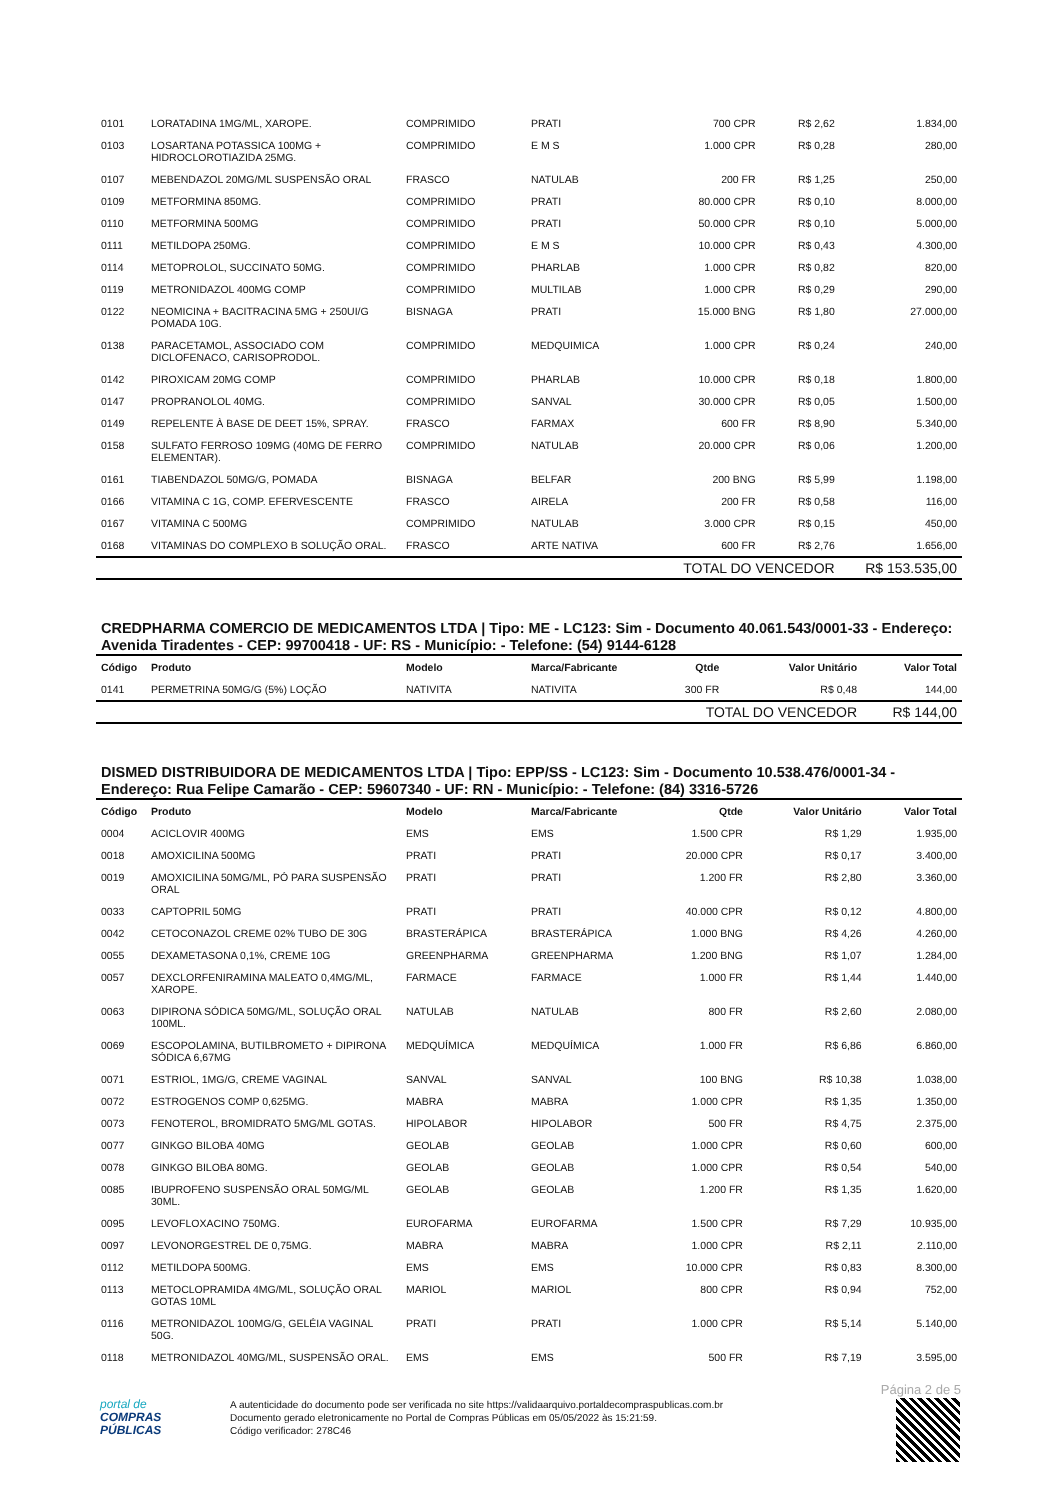| 0101 | LORATADINA 1MG/ML, XAROPE. | COMPRIMIDO | PRATI | 700 CPR | R$ 2,62 | 1.834,00 |
| 0103 | LOSARTANA POTASSICA 100MG + HIDROCLOROTIAZIDA 25MG. | COMPRIMIDO | E M S | 1.000 CPR | R$ 0,28 | 280,00 |
| 0107 | MEBENDAZOL 20MG/ML SUSPENSÃO ORAL | FRASCO | NATULAB | 200 FR | R$ 1,25 | 250,00 |
| 0109 | METFORMINA 850MG. | COMPRIMIDO | PRATI | 80.000 CPR | R$ 0,10 | 8.000,00 |
| 0110 | METFORMINA 500MG | COMPRIMIDO | PRATI | 50.000 CPR | R$ 0,10 | 5.000,00 |
| 0111 | METILDOPA 250MG. | COMPRIMIDO | E M S | 10.000 CPR | R$ 0,43 | 4.300,00 |
| 0114 | METOPROLOL, SUCCINATO 50MG. | COMPRIMIDO | PHARLAB | 1.000 CPR | R$ 0,82 | 820,00 |
| 0119 | METRONIDAZOL 400MG COMP | COMPRIMIDO | MULTILAB | 1.000 CPR | R$ 0,29 | 290,00 |
| 0122 | NEOMICINA + BACITRACINA 5MG + 250UI/G POMADA 10G. | BISNAGA | PRATI | 15.000 BNG | R$ 1,80 | 27.000,00 |
| 0138 | PARACETAMOL, ASSOCIADO COM DICLOFENACO, CARISOPRODOL. | COMPRIMIDO | MEDQUIMICA | 1.000 CPR | R$ 0,24 | 240,00 |
| 0142 | PIROXICAM 20MG COMP | COMPRIMIDO | PHARLAB | 10.000 CPR | R$ 0,18 | 1.800,00 |
| 0147 | PROPRANOLOL 40MG. | COMPRIMIDO | SANVAL | 30.000 CPR | R$ 0,05 | 1.500,00 |
| 0149 | REPELENTE À BASE DE DEET 15%, SPRAY. | FRASCO | FARMAX | 600 FR | R$ 8,90 | 5.340,00 |
| 0158 | SULFATO FERROSO 109MG (40MG DE FERRO ELEMENTAR). | COMPRIMIDO | NATULAB | 20.000 CPR | R$ 0,06 | 1.200,00 |
| 0161 | TIABENDAZOL 50MG/G, POMADA | BISNAGA | BELFAR | 200 BNG | R$ 5,99 | 1.198,00 |
| 0166 | VITAMINA C 1G, COMP. EFERVESCENTE | FRASCO | AIRELA | 200 FR | R$ 0,58 | 116,00 |
| 0167 | VITAMINA C 500MG | COMPRIMIDO | NATULAB | 3.000 CPR | R$ 0,15 | 450,00 |
| 0168 | VITAMINAS DO COMPLEXO B SOLUÇÃO ORAL. | FRASCO | ARTE NATIVA | 600 FR | R$ 2,76 | 1.656,00 |
| | | | | TOTAL DO VENCEDOR | | R$ 153.535,00 |
CREDPHARMA COMERCIO DE MEDICAMENTOS LTDA | Tipo: ME - LC123: Sim - Documento 40.061.543/0001-33 - Endereço: Avenida Tiradentes - CEP: 99700418 - UF: RS - Município: - Telefone: (54) 9144-6128
| Código | Produto | Modelo | Marca/Fabricante | Qtde | Valor Unitário | Valor Total |
| --- | --- | --- | --- | --- | --- | --- |
| 0141 | PERMETRINA 50MG/G (5%) LOÇÃO | NATIVITA | NATIVITA | 300 FR | R$ 0,48 | 144,00 |
| | | | | TOTAL DO VENCEDOR | | R$ 144,00 |
DISMED DISTRIBUIDORA DE MEDICAMENTOS LTDA | Tipo: EPP/SS - LC123: Sim - Documento 10.538.476/0001-34 - Endereço: Rua Felipe Camarão - CEP: 59607340 - UF: RN - Município: - Telefone: (84) 3316-5726
| Código | Produto | Modelo | Marca/Fabricante | Qtde | Valor Unitário | Valor Total |
| --- | --- | --- | --- | --- | --- | --- |
| 0004 | ACICLOVIR 400MG | EMS | EMS | 1.500 CPR | R$ 1,29 | 1.935,00 |
| 0018 | AMOXICILINA 500MG | PRATI | PRATI | 20.000 CPR | R$ 0,17 | 3.400,00 |
| 0019 | AMOXICILINA 50MG/ML, PÓ PARA SUSPENSÃO ORAL | PRATI | PRATI | 1.200 FR | R$ 2,80 | 3.360,00 |
| 0033 | CAPTOPRIL 50MG | PRATI | PRATI | 40.000 CPR | R$ 0,12 | 4.800,00 |
| 0042 | CETOCONAZOL CREME 02% TUBO DE 30G | BRASTERÁPICA | BRASTERÁPICA | 1.000 BNG | R$ 4,26 | 4.260,00 |
| 0055 | DEXAMETASONA 0,1%, CREME 10G | GREENPHARMA | GREENPHARMA | 1.200 BNG | R$ 1,07 | 1.284,00 |
| 0057 | DEXCLORFENIRAMINA MALEATO 0,4MG/ML, XAROPE. | FARMACE | FARMACE | 1.000 FR | R$ 1,44 | 1.440,00 |
| 0063 | DIPIRONA SÓDICA 50MG/ML, SOLUÇÃO ORAL 100ML. | NATULAB | NATULAB | 800 FR | R$ 2,60 | 2.080,00 |
| 0069 | ESCOPOLAMINA, BUTILBROMETO + DIPIRONA SÓDICA 6,67MG | MEDQUÍMICA | MEDQUÍMICA | 1.000 FR | R$ 6,86 | 6.860,00 |
| 0071 | ESTRIOL, 1MG/G, CREME VAGINAL | SANVAL | SANVAL | 100 BNG | R$ 10,38 | 1.038,00 |
| 0072 | ESTROGENOS COMP 0,625MG. | MABRA | MABRA | 1.000 CPR | R$ 1,35 | 1.350,00 |
| 0073 | FENOTEROL, BROMIDRATO 5MG/ML GOTAS. | HIPOLABOR | HIPOLABOR | 500 FR | R$ 4,75 | 2.375,00 |
| 0077 | GINKGO BILOBA 40MG | GEOLAB | GEOLAB | 1.000 CPR | R$ 0,60 | 600,00 |
| 0078 | GINKGO BILOBA 80MG. | GEOLAB | GEOLAB | 1.000 CPR | R$ 0,54 | 540,00 |
| 0085 | IBUPROFENO SUSPENSÃO ORAL 50MG/ML 30ML. | GEOLAB | GEOLAB | 1.200 FR | R$ 1,35 | 1.620,00 |
| 0095 | LEVOFLOXACINO 750MG. | EUROFARMA | EUROFARMA | 1.500 CPR | R$ 7,29 | 10.935,00 |
| 0097 | LEVONORGESTREL DE 0,75MG. | MABRA | MABRA | 1.000 CPR | R$ 2,11 | 2.110,00 |
| 0112 | METILDOPA 500MG. | EMS | EMS | 10.000 CPR | R$ 0,83 | 8.300,00 |
| 0113 | METOCLOPRAMIDA 4MG/ML, SOLUÇÃO ORAL GOTAS 10ML | MARIOL | MARIOL | 800 CPR | R$ 0,94 | 752,00 |
| 0116 | METRONIDAZOL 100MG/G, GELÉIA VAGINAL 50G. | PRATI | PRATI | 1.000 CPR | R$ 5,14 | 5.140,00 |
| 0118 | METRONIDAZOL 40MG/ML, SUSPENSÃO ORAL. | EMS | EMS | 500 FR | R$ 7,19 | 3.595,00 |
Página 2 de 5
portal de
COMPRAS
PÚBLICAS
A autenticidade do documento pode ser verificada no site https://validaarquivo.portaldecompraspublicas.com.br
Documento gerado eletronicamente no Portal de Compras Públicas em 05/05/2022 às 15:21:59.
Código verificador: 278C46